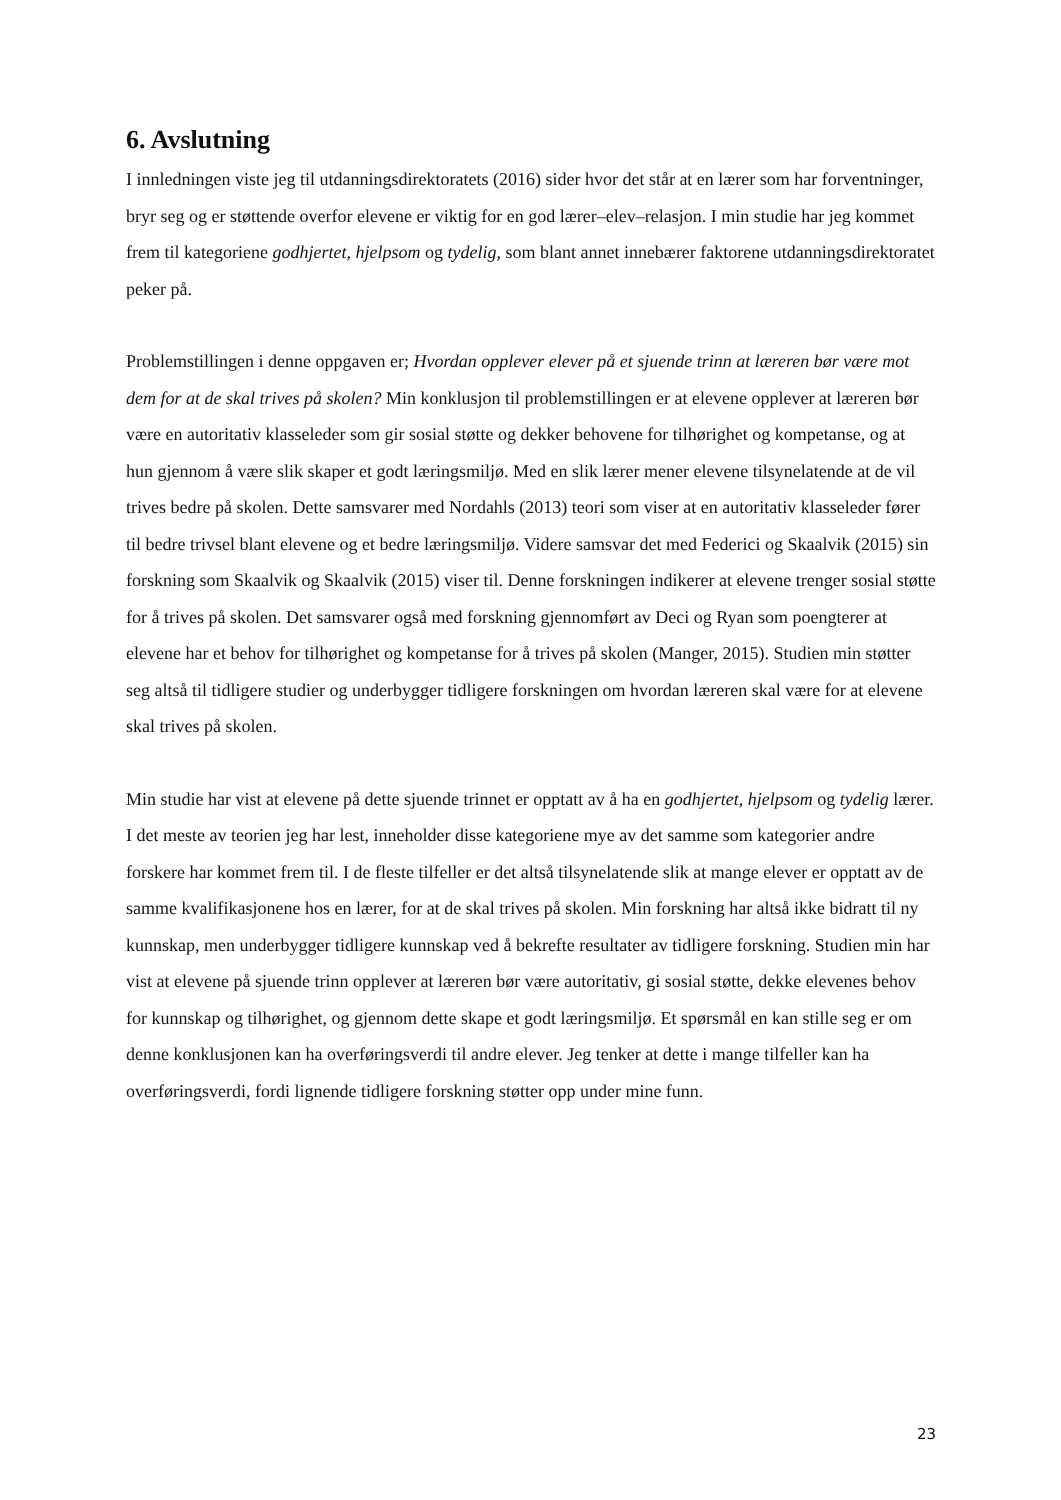6. Avslutning
I innledningen viste jeg til utdanningsdirektoratets (2016) sider hvor det står at en lærer som har forventninger, bryr seg og er støttende overfor elevene er viktig for en god lærer–elev–relasjon. I min studie har jeg kommet frem til kategoriene godhjertet, hjelpsom og tydelig, som blant annet innebærer faktorene utdanningsdirektoratet peker på.
Problemstillingen i denne oppgaven er; Hvordan opplever elever på et sjuende trinn at læreren bør være mot dem for at de skal trives på skolen? Min konklusjon til problemstillingen er at elevene opplever at læreren bør være en autoritativ klasseleder som gir sosial støtte og dekker behovene for tilhørighet og kompetanse, og at hun gjennom å være slik skaper et godt læringsmiljø. Med en slik lærer mener elevene tilsynelatende at de vil trives bedre på skolen. Dette samsvarer med Nordahls (2013) teori som viser at en autoritativ klasseleder fører til bedre trivsel blant elevene og et bedre læringsmiljø. Videre samsvar det med Federici og Skaalvik (2015) sin forskning som Skaalvik og Skaalvik (2015) viser til. Denne forskningen indikerer at elevene trenger sosial støtte for å trives på skolen. Det samsvarer også med forskning gjennomført av Deci og Ryan som poengterer at elevene har et behov for tilhørighet og kompetanse for å trives på skolen (Manger, 2015). Studien min støtter seg altså til tidligere studier og underbygger tidligere forskningen om hvordan læreren skal være for at elevene skal trives på skolen.
Min studie har vist at elevene på dette sjuende trinnet er opptatt av å ha en godhjertet, hjelpsom og tydelig lærer. I det meste av teorien jeg har lest, inneholder disse kategoriene mye av det samme som kategorier andre forskere har kommet frem til. I de fleste tilfeller er det altså tilsynelatende slik at mange elever er opptatt av de samme kvalifikasjonene hos en lærer, for at de skal trives på skolen. Min forskning har altså ikke bidratt til ny kunnskap, men underbygger tidligere kunnskap ved å bekrefte resultater av tidligere forskning. Studien min har vist at elevene på sjuende trinn opplever at læreren bør være autoritativ, gi sosial støtte, dekke elevenes behov for kunnskap og tilhørighet, og gjennom dette skape et godt læringsmiljø. Et spørsmål en kan stille seg er om denne konklusjonen kan ha overføringsverdi til andre elever. Jeg tenker at dette i mange tilfeller kan ha overføringsverdi, fordi lignende tidligere forskning støtter opp under mine funn.
23